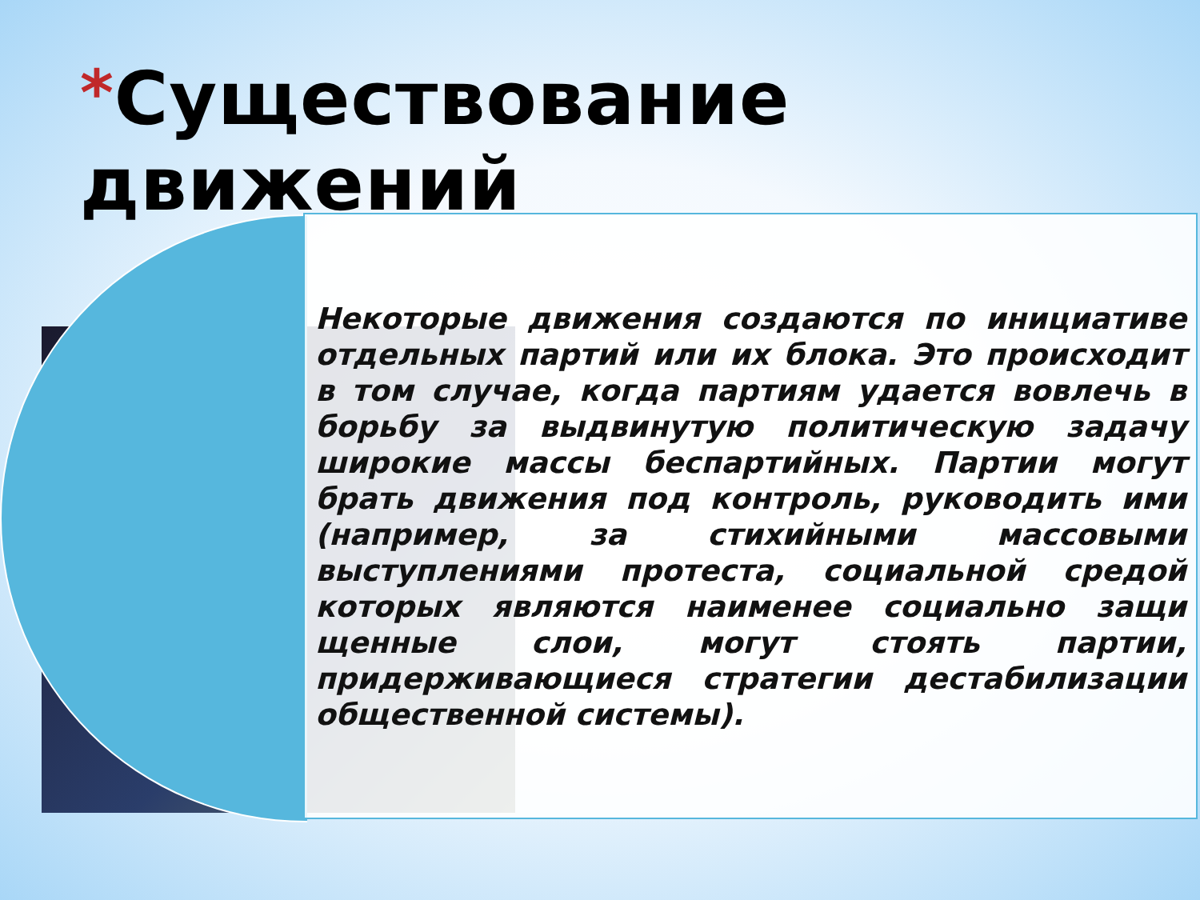*Существование движений
Некоторые движения создаются по инициативе отдельных партий или их блока. Это происходит в том случае, когда партиям удается вовлечь в борьбу за выдвинутую политическую задачу широкие массы беспартийных. Партии могут брать движения под контроль, руководить ими (например, за стихийными массовыми выступлениями протеста, социальной средой которых являются наименее социально защи щенные слои, могут стоять партии, придерживающиеся стратегии дестабилизации общественной системы).